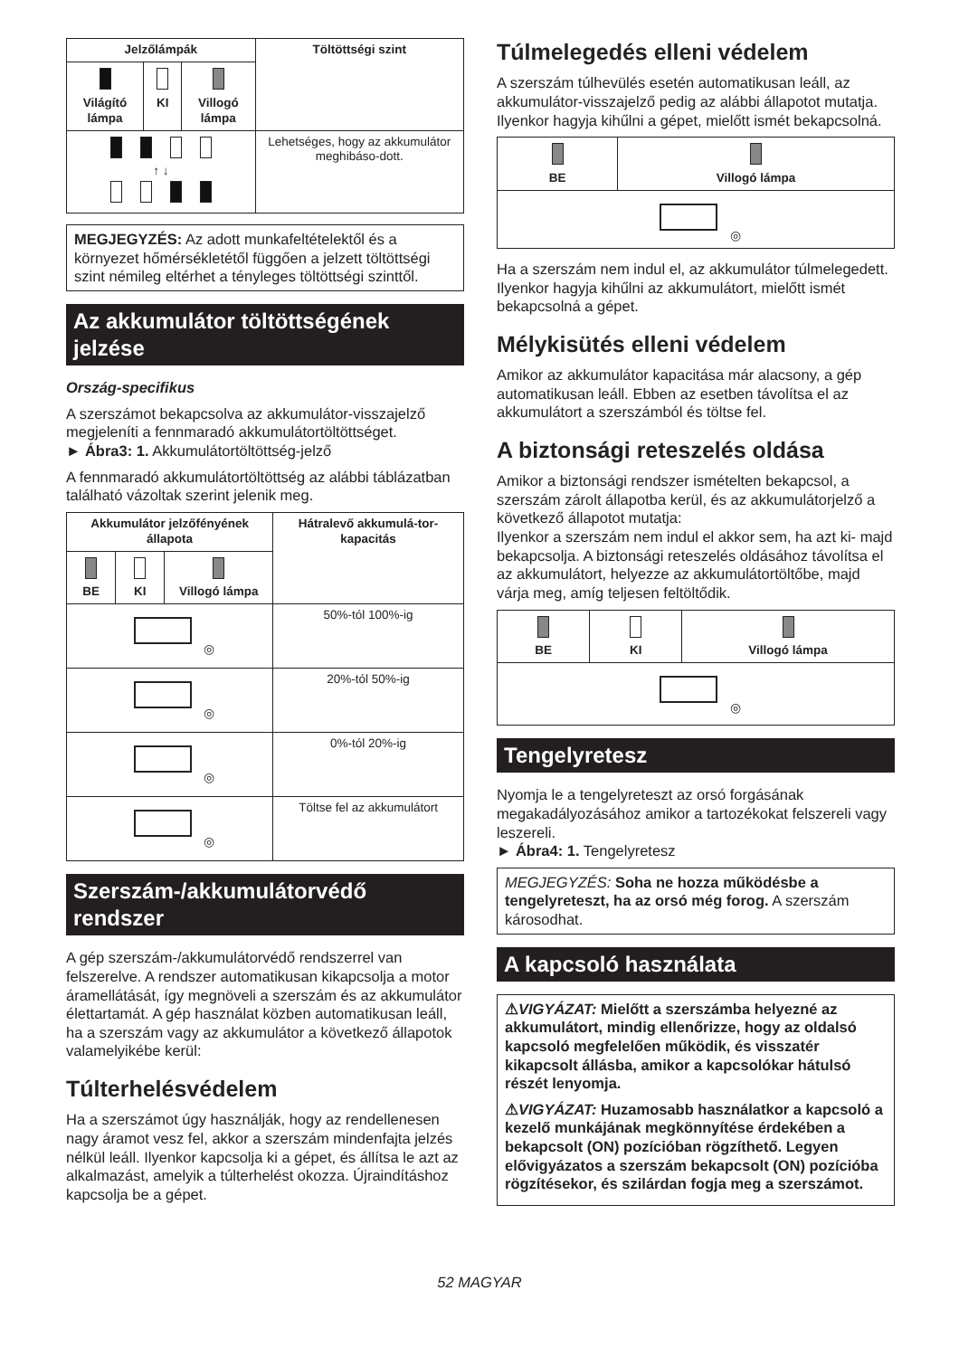| Jelzőlámpák | | | Töltöttségi szint |
| --- | --- | --- | --- |
| Világító lámpa | KI | Villogó lámpa | |
| ↑ ↓ | | | Lehetséges, hogy az akkumulátor meghibáso-dott. |
MEGJEGYZÉS: Az adott munkafeltételektől és a környezet hőmérsékletétől függően a jelzett töltöttségi szint némileg eltérhet a tényleges töltöttségi szinttől.
Az akkumulátor töltöttségének jelzése
Ország-specifikus
A szerszámot bekapcsolva az akkumulátor-visszajelző megjeleníti a fennmaradó akkumulátortöltöttséget.
► Ábra3: 1. Akkumulátortöltöttség-jelző
A fennmaradó akkumulátortöltöttség az alábbi táblázatban található vázoltak szerint jelenik meg.
| Akkumulátor jelzőfényének állapota | | | Hátralevő akkumulá-tor-kapacitás |
| --- | --- | --- | --- |
| BE | KI | Villogó lámpa | |
| ◎ | | | 50%-tól 100%-ig |
| ◎ | | | 20%-tól 50%-ig |
| ◎ | | | 0%-tól 20%-ig |
| ◎ | | | Töltse fel az akkumulátort |
Szerszám-/akkumulátorvédő rendszer
A gép szerszám-/akkumulátorvédő rendszerrel van felszerelve. A rendszer automatikusan kikapcsolja a motor áramellátását, így megnöveli a szerszám és az akkumulátor élettartamát. A gép használat közben automatikusan leáll, ha a szerszám vagy az akkumulátor a következő állapotok valamelyikébe kerül:
Túlterhelésvédelem
Ha a szerszámot úgy használják, hogy az rendellenesen nagy áramot vesz fel, akkor a szerszám mindenfajta jelzés nélkül leáll. Ilyenkor kapcsolja ki a gépet, és állítsa le azt az alkalmazást, amelyik a túlterhelést okozza. Újraindításhoz kapcsolja be a gépet.
Túlmelegedés elleni védelem
A szerszám túlhevülés esetén automatikusan leáll, az akkumulátor-visszajelző pedig az alábbi állapotot mutatja. Ilyenkor hagyja kihűlni a gépet, mielőtt ismét bekapcsolná.
| BE | Villogó lámpa |
| --- | --- |
| ◎ | |
Ha a szerszám nem indul el, az akkumulátor túlmelegedett. Ilyenkor hagyja kihűlni az akkumulátort, mielőtt ismét bekapcsolná a gépet.
Mélykisütés elleni védelem
Amikor az akkumulátor kapacitása már alacsony, a gép automatikusan leáll. Ebben az esetben távolítsa el az akkumulátort a szerszámból és töltse fel.
A biztonsági reteszelés oldása
Amikor a biztonsági rendszer ismételten bekapcsol, a szerszám zárolt állapotba kerül, és az akkumulátorjelző a következő állapotot mutatja:
Ilyenkor a szerszám nem indul el akkor sem, ha azt ki- majd bekapcsolja. A biztonsági reteszelés oldásához távolítsa el az akkumulátort, helyezze az akkumulátortöltőbe, majd várja meg, amíg teljesen feltöltődik.
| BE | KI | Villogó lámpa |
| --- | --- | --- |
| ◎ | | |
Tengelyretesz
Nyomja le a tengelyreteszt az orsó forgásának megakadályozásához amikor a tartozékokat felszereli vagy leszereli.
► Ábra4: 1. Tengelyretesz
MEGJEGYZÉS: Soha ne hozza működésbe a tengelyreteszt, ha az orsó még forog. A szerszám károsodhat.
A kapcsoló használata
⚠VIGYÁZAT: Mielőtt a szerszámba helyezné az akkumulátort, mindig ellenőrizze, hogy az oldalsó kapcsoló megfelelően működik, és visszatér kikapcsolt állásba, amikor a kapcsolókar hátulsó részét lenyomja.
⚠VIGYÁZAT: Huzamosabb használatkor a kapcsoló a kezelő munkájának megkönnyítése érdekében a bekapcsolt (ON) pozícióban rögzíthető. Legyen elővigyázatos a szerszám bekapcsolt (ON) pozícióba rögzítésekor, és szilárdan fogja meg a szerszámot.
52 MAGYAR